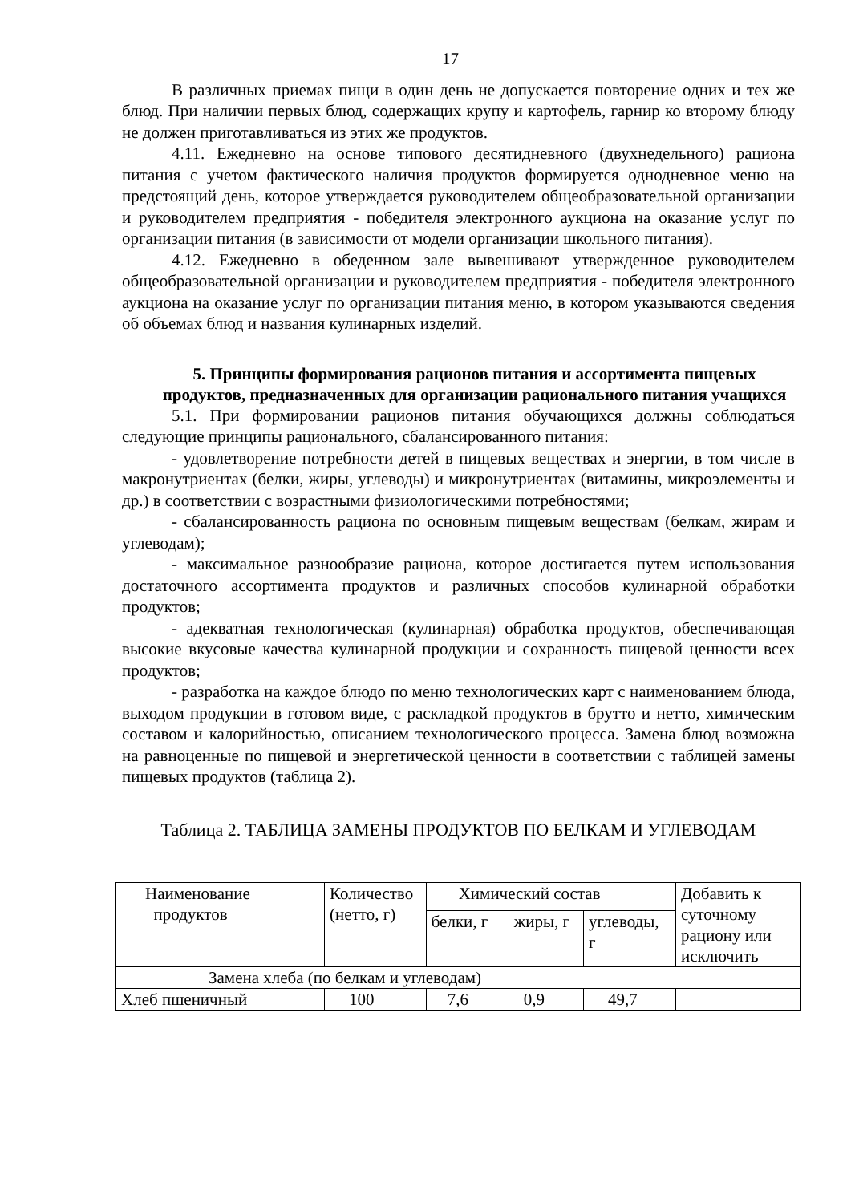17
В различных приемах пищи в один день не допускается повторение одних и тех же блюд. При наличии первых блюд, содержащих крупу и картофель, гарнир ко второму блюду не должен приготавливаться из этих же продуктов.
4.11. Ежедневно на основе типового десятидневного (двухнедельного) рациона питания с учетом фактического наличия продуктов формируется однодневное меню на предстоящий день, которое утверждается руководителем общеобразовательной организации и руководителем предприятия - победителя электронного аукциона на оказание услуг по организации питания (в зависимости от модели организации школьного питания).
4.12. Ежедневно в обеденном зале вывешивают утвержденное руководителем общеобразовательной организации и руководителем предприятия - победителя электронного аукциона на оказание услуг по организации питания меню, в котором указываются сведения об объемах блюд и названия кулинарных изделий.
5. Принципы формирования рационов питания и ассортимента пищевых продуктов, предназначенных для организации рационального питания учащихся
5.1. При формировании рационов питания обучающихся должны соблюдаться следующие принципы рационального, сбалансированного питания:
- удовлетворение потребности детей в пищевых веществах и энергии, в том числе в макронутриентах (белки, жиры, углеводы) и микронутриентах (витамины, микроэлементы и др.) в соответствии с возрастными физиологическими потребностями;
- сбалансированность рациона по основным пищевым веществам (белкам, жирам и углеводам);
- максимальное разнообразие рациона, которое достигается путем использования достаточного ассортимента продуктов и различных способов кулинарной обработки продуктов;
- адекватная технологическая (кулинарная) обработка продуктов, обеспечивающая высокие вкусовые качества кулинарной продукции и сохранность пищевой ценности всех продуктов;
- разработка на каждое блюдо по меню технологических карт с наименованием блюда, выходом продукции в готовом виде, с раскладкой продуктов в брутто и нетто, химическим составом и калорийностью, описанием технологического процесса. Замена блюд возможна на равноценные по пищевой и энергетической ценности в соответствии с таблицей замены пищевых продуктов (таблица 2).
Таблица 2. ТАБЛИЦА ЗАМЕНЫ ПРОДУКТОВ ПО БЕЛКАМ И УГЛЕВОДАМ
| Наименование продуктов | Количество (нетто, г) | Химический состав | | | Добавить к суточному рациону или исключить |
| | | белки, г | жиры, г | углеводы, г | |
| Замена хлеба (по белкам и углеводам) | | | | | |
| Хлеб пшеничный | 100 | 7,6 | 0,9 | 49,7 | |